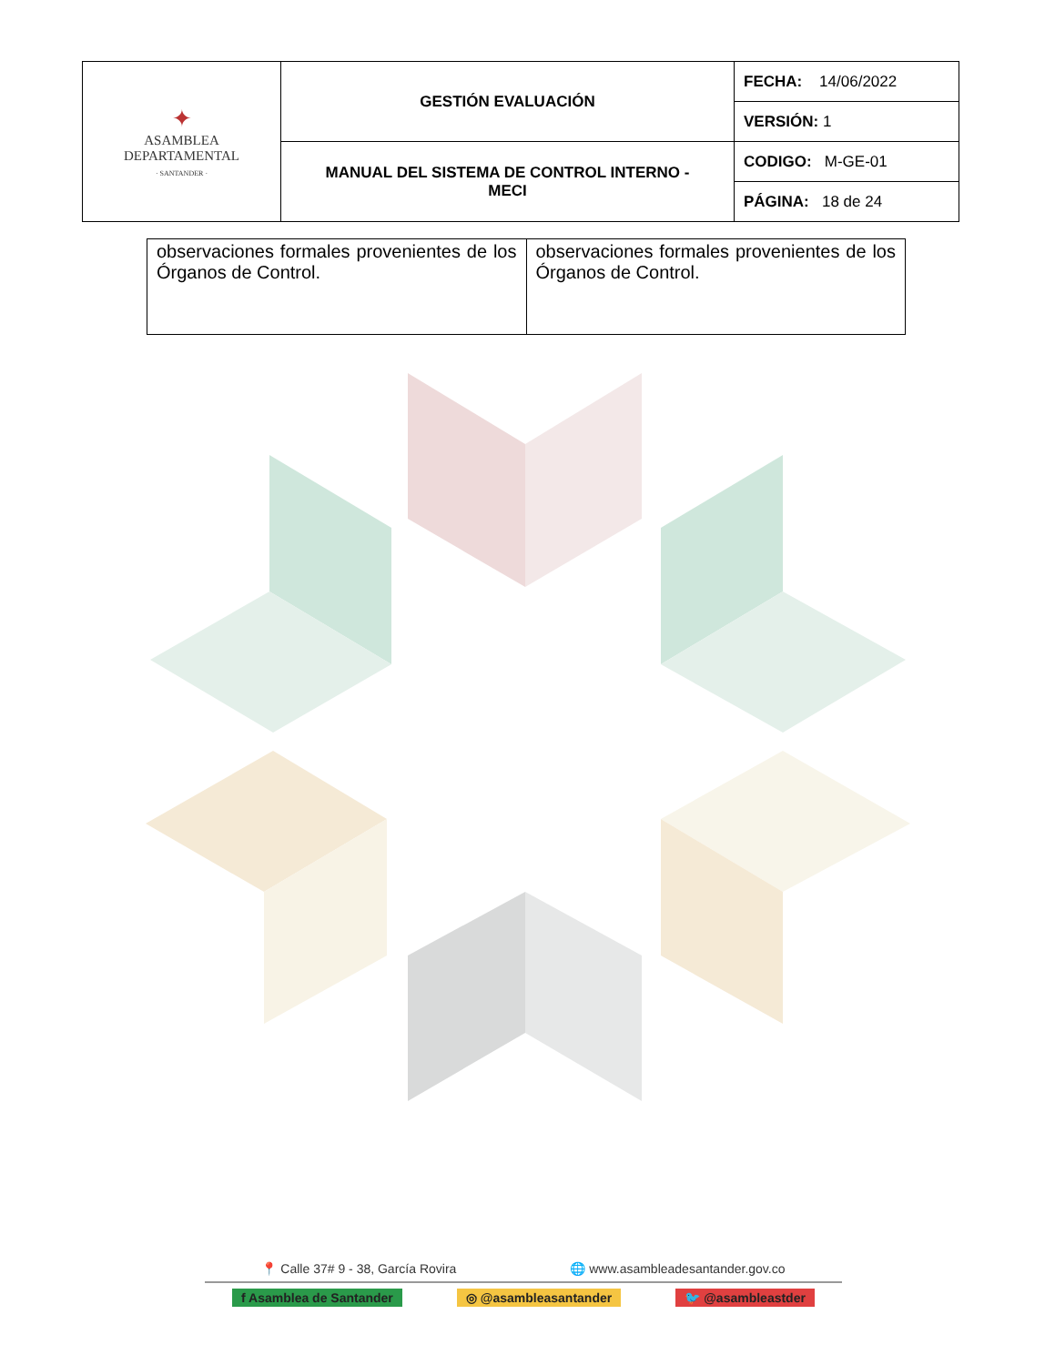| ✦ ASAMBLEA DEPARTAMENTAL · SANTANDER · | GESTIÓN EVALUACIÓN | FECHA: 14/06/2022 |
| | | VERSIÓN: 1 |
| | MANUAL DEL SISTEMA DE CONTROL INTERNO - MECI | CODIGO: M-GE-01 |
| | | PÁGINA: 18 de 24 |
| observaciones formales provenientes de los Órganos de Control. | observaciones formales provenientes de los Órganos de Control. |
📍 Calle 37# 9 - 38, García Rovira 🌐 www.asambleadesantander.gov.co
f Asamblea de Santander ◎ @asambleasantander 🐦 @asambleastder